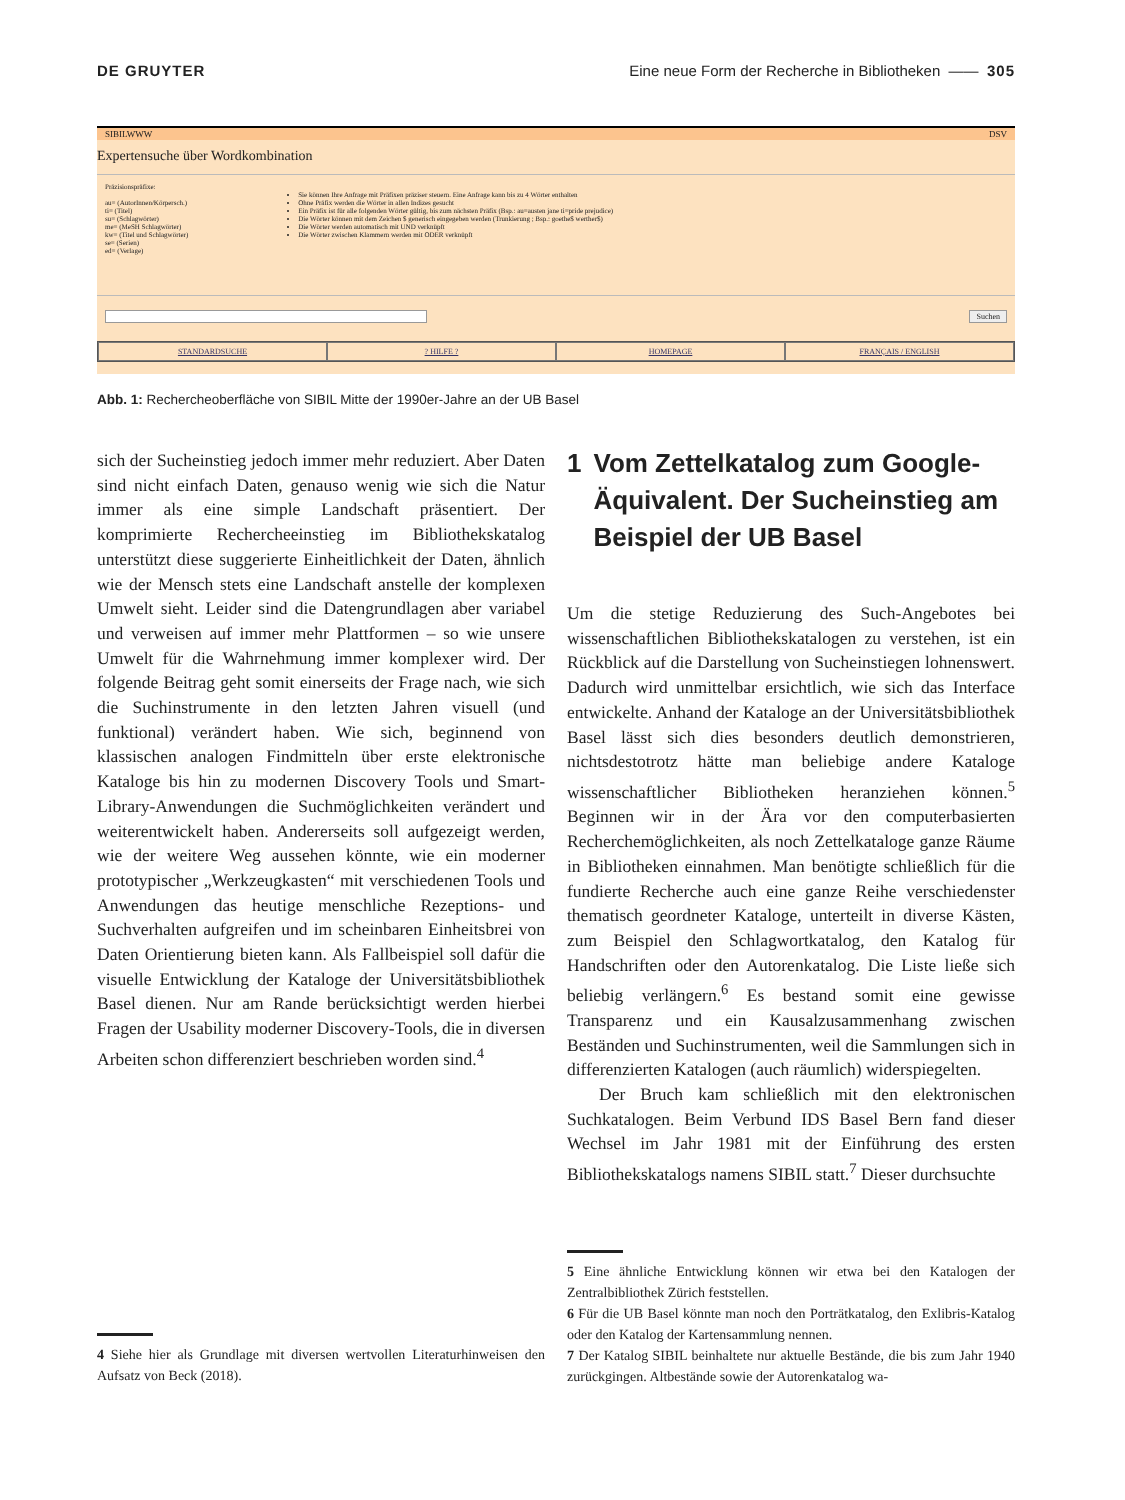DE GRUYTER Eine neue Form der Recherche in Bibliotheken —— 305
SIBILWWW DSV
Expertensuche über Wordkombination
Präzisionspräfixe:
au= (AutorInnen/Körpersch.)
ti= (Titel)
su= (Schlagwörter)
me= (MeSH Schlagwörter)
kw= (Titel und Schlagwörter)
se= (Serien)
ed= (Verlage)
Sie können Ihre Anfrage mit Präfixen präziser steuern. Eine Anfrage kann bis zu 4 Wörter enthalten
Ohne Präfix werden die Wörter in allen Indizes gesucht
Ein Präfix ist für alle folgenden Wörter gültig, bis zum nächsten Präfix (Bsp.: au=austen jane ti=pride prejudice)
Die Wörter können mit dem Zeichen $ generisch eingegeben werden (Trunkierung ; Bsp.: goethe$ werther$)
Die Wörter werden automatisch mit UND verknüpft
Die Wörter zwischen Klammern werden mit ODER verknüpft
Suchen
STANDARDSUCHE ? HILFE ? HOMEPAGE FRANÇAIS / ENGLISH
Abb. 1: Rechercheoberfläche von SIBIL Mitte der 1990er-Jahre an der UB Basel
sich der Sucheinstieg jedoch immer mehr reduziert. Aber Daten sind nicht einfach Daten, genauso wenig wie sich die Natur immer als eine simple Landschaft präsentiert. Der komprimierte Rechercheeinstieg im Bibliothekskatalog unterstützt diese suggerierte Einheitlichkeit der Daten, ähnlich wie der Mensch stets eine Landschaft anstelle der komplexen Umwelt sieht. Leider sind die Datengrundlagen aber variabel und verweisen auf immer mehr Plattformen – so wie unsere Umwelt für die Wahrnehmung immer komplexer wird. Der folgende Beitrag geht somit einerseits der Frage nach, wie sich die Suchinstrumente in den letzten Jahren visuell (und funktional) verändert haben. Wie sich, beginnend von klassischen analogen Findmitteln über erste elektronische Kataloge bis hin zu modernen Discovery Tools und Smart-Library-Anwendungen die Suchmöglichkeiten verändert und weiterentwickelt haben. Andererseits soll aufgezeigt werden, wie der weitere Weg aussehen könnte, wie ein moderner prototypischer „Werkzeugkasten“ mit verschiedenen Tools und Anwendungen das heutige menschliche Rezeptions- und Suchverhalten aufgreifen und im scheinbaren Einheitsbrei von Daten Orientierung bieten kann. Als Fallbeispiel soll dafür die visuelle Entwicklung der Kataloge der Universitätsbibliothek Basel dienen. Nur am Rande berücksichtigt werden hierbei Fragen der Usability moderner Discovery-Tools, die in diversen Arbeiten schon differenziert beschrieben worden sind.<sup>4</sup>
1 Vom Zettelkatalog zum Google-Äquivalent. Der Sucheinstieg am Beispiel der UB Basel
Um die stetige Reduzierung des Such-Angebotes bei wissenschaftlichen Bibliothekskatalogen zu verstehen, ist ein Rückblick auf die Darstellung von Sucheinstiegen lohnenswert. Dadurch wird unmittelbar ersichtlich, wie sich das Interface entwickelte. Anhand der Kataloge an der Universitätsbibliothek Basel lässt sich dies besonders deutlich demonstrieren, nichtsdestotrotz hätte man beliebige andere Kataloge wissenschaftlicher Bibliotheken heranziehen können.<sup>5</sup> Beginnen wir in der Ära vor den computerbasierten Recherchemöglichkeiten, als noch Zettelkataloge ganze Räume in Bibliotheken einnahmen. Man benötigte schließlich für die fundierte Recherche auch eine ganze Reihe verschiedenster thematisch geordneter Kataloge, unterteilt in diverse Kästen, zum Beispiel den Schlagwortkatalog, den Katalog für Handschriften oder den Autorenkatalog. Die Liste ließe sich beliebig verlängern.<sup>6</sup> Es bestand somit eine gewisse Transparenz und ein Kausalzusammenhang zwischen Beständen und Suchinstrumenten, weil die Sammlungen sich in differenzierten Katalogen (auch räumlich) widerspiegelten.
Der Bruch kam schließlich mit den elektronischen Suchkatalogen. Beim Verbund IDS Basel Bern fand dieser Wechsel im Jahr 1981 mit der Einführung des ersten Bibliothekskatalogs namens SIBIL statt.<sup>7</sup> Dieser durchsuchte
4 Siehe hier als Grundlage mit diversen wertvollen Literaturhinweisen den Aufsatz von Beck (2018).
5 Eine ähnliche Entwicklung können wir etwa bei den Katalogen der Zentralbibliothek Zürich feststellen.
6 Für die UB Basel könnte man noch den Porträtkatalog, den Exlibris-Katalog oder den Katalog der Kartensammlung nennen.
7 Der Katalog SIBIL beinhaltete nur aktuelle Bestände, die bis zum Jahr 1940 zurückgingen. Altbestände sowie der Autorenkatalog wa-